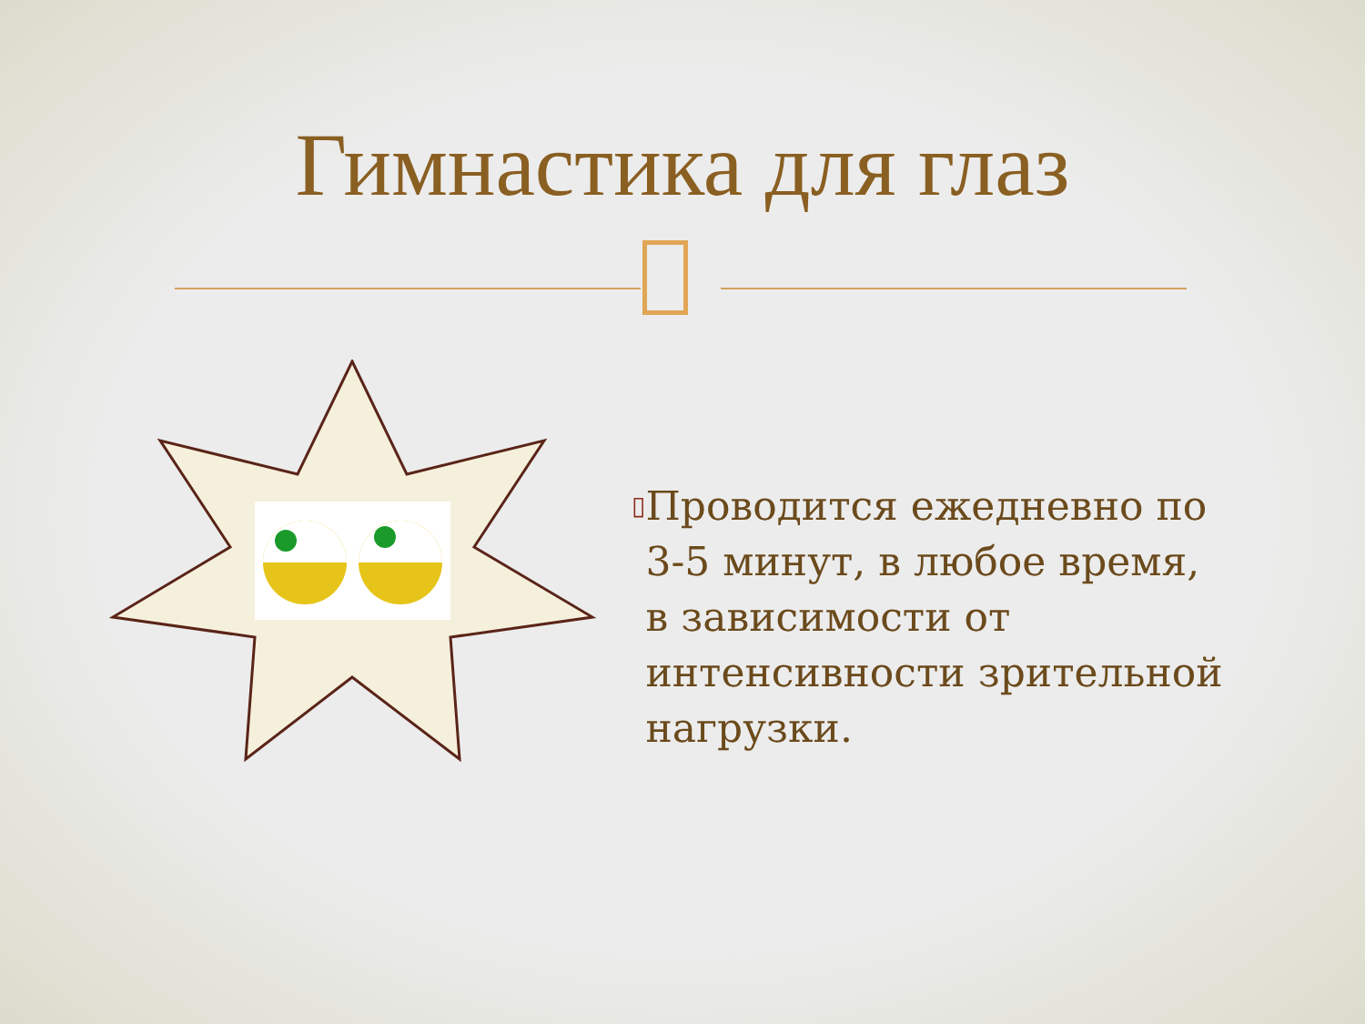Гимнастика для глаз
▯
Проводится ежедневно по 3-5 минут, в любое время, в зависимости от интенсивности зрительной нагрузки.